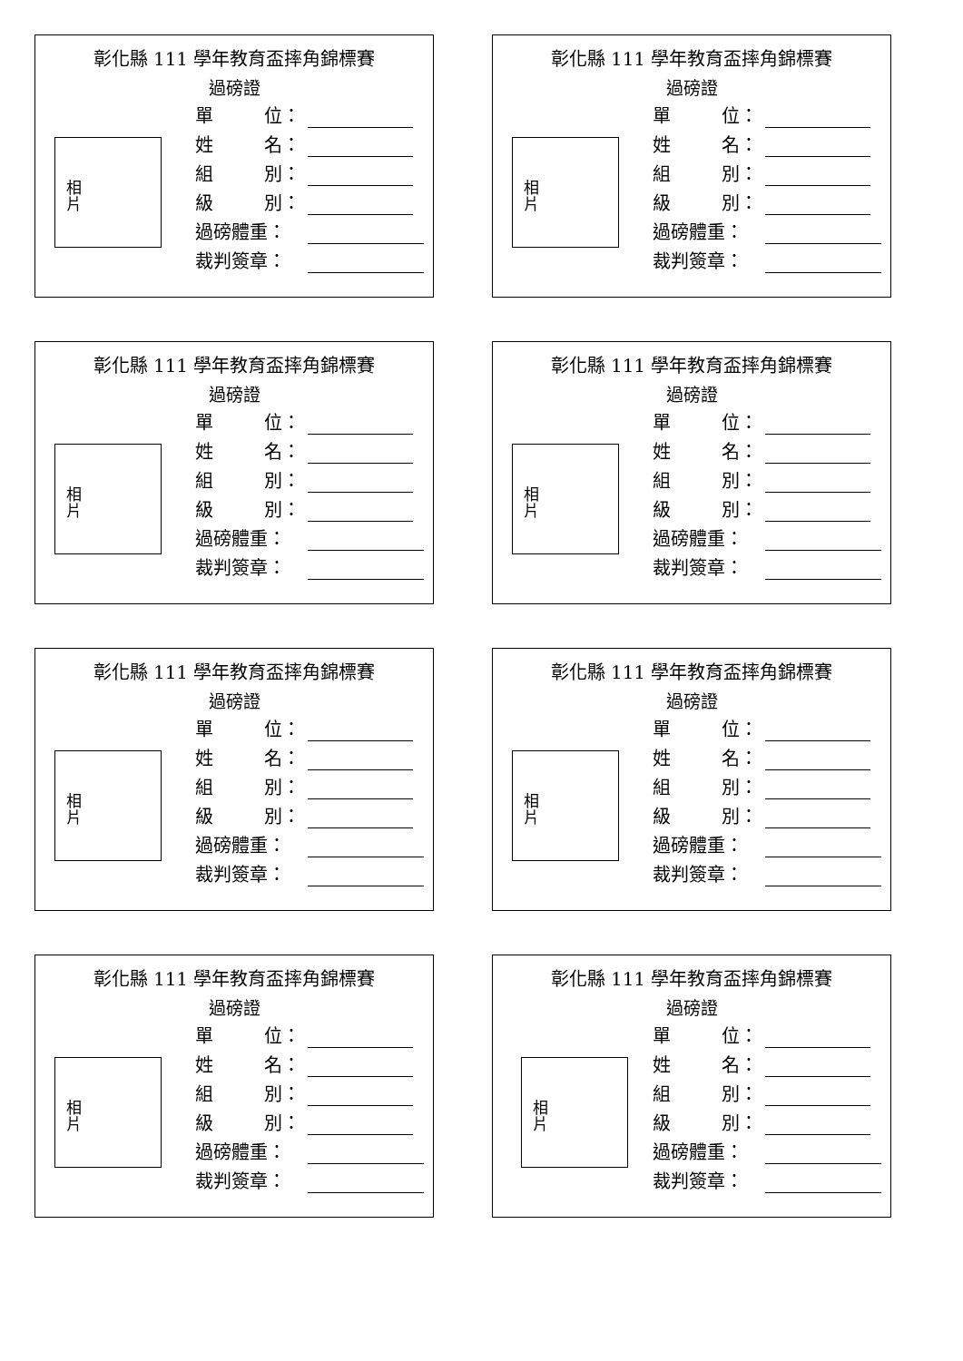彰化縣 111 學年教育盃摔角錦標賽
過磅證
相
片
單 位：
姓 名：
組 別：
級 別：
過磅體重：
裁判簽章：
彰化縣 111 學年教育盃摔角錦標賽
過磅證
相
片
單 位：
姓 名：
組 別：
級 別：
過磅體重：
裁判簽章：
彰化縣 111 學年教育盃摔角錦標賽
過磅證
相
片
單 位：
姓 名：
組 別：
級 別：
過磅體重：
裁判簽章：
彰化縣 111 學年教育盃摔角錦標賽
過磅證
相
片
單 位：
姓 名：
組 別：
級 別：
過磅體重：
裁判簽章：
彰化縣 111 學年教育盃摔角錦標賽
過磅證
相
片
單 位：
姓 名：
組 別：
級 別：
過磅體重：
裁判簽章：
彰化縣 111 學年教育盃摔角錦標賽
過磅證
相
片
單 位：
姓 名：
組 別：
級 別：
過磅體重：
裁判簽章：
彰化縣 111 學年教育盃摔角錦標賽
過磅證
相
片
單 位：
姓 名：
組 別：
級 別：
過磅體重：
裁判簽章：
彰化縣 111 學年教育盃摔角錦標賽
過磅證
相
片
單 位：
姓 名：
組 別：
級 別：
過磅體重：
裁判簽章：